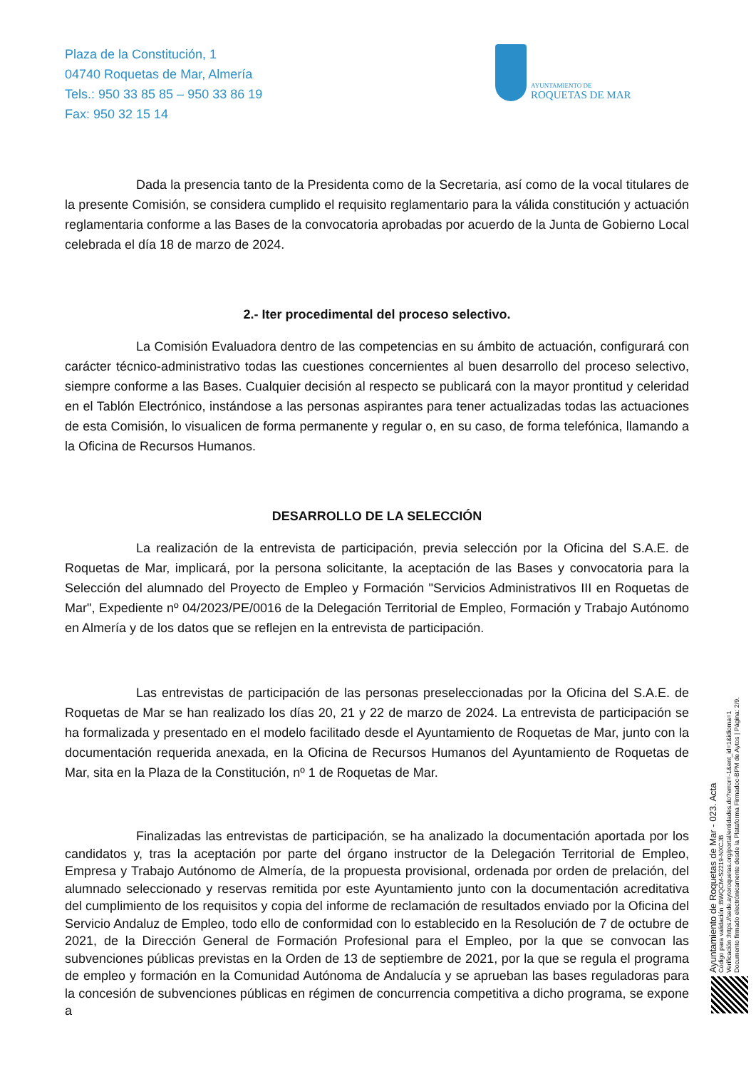Plaza de la Constitución, 1
04740 Roquetas de Mar, Almería
Tels.: 950 33 85 85 – 950 33 86 19
Fax: 950 32 15 14
AYUNTAMIENTO DE
ROQUETAS DE MAR
Dada la presencia tanto de la Presidenta como de la Secretaria, así como de la vocal titulares de la presente Comisión, se considera cumplido el requisito reglamentario para la válida constitución y actuación reglamentaria conforme a las Bases de la convocatoria aprobadas por acuerdo de la Junta de Gobierno Local celebrada el día 18 de marzo de 2024.
2.- Iter procedimental del proceso selectivo.
La Comisión Evaluadora dentro de las competencias en su ámbito de actuación, configurará con carácter técnico-administrativo todas las cuestiones concernientes al buen desarrollo del proceso selectivo, siempre conforme a las Bases. Cualquier decisión al respecto se publicará con la mayor prontitud y celeridad en el Tablón Electrónico, instándose a las personas aspirantes para tener actualizadas todas las actuaciones de esta Comisión, lo visualicen de forma permanente y regular o, en su caso, de forma telefónica, llamando a la Oficina de Recursos Humanos.
DESARROLLO DE LA SELECCIÓN
La realización de la entrevista de participación, previa selección por la Oficina del S.A.E. de Roquetas de Mar, implicará, por la persona solicitante, la aceptación de las Bases y convocatoria para la Selección del alumnado del Proyecto de Empleo y Formación "Servicios Administrativos III en Roquetas de Mar", Expediente nº 04/2023/PE/0016 de la Delegación Territorial de Empleo, Formación y Trabajo Autónomo en Almería y de los datos que se reflejen en la entrevista de participación.
Las entrevistas de participación de las personas preseleccionadas por la Oficina del S.A.E. de Roquetas de Mar se han realizado los días 20, 21 y 22 de marzo de 2024. La entrevista de participación se ha formalizada y presentado en el modelo facilitado desde el Ayuntamiento de Roquetas de Mar, junto con la documentación requerida anexada, en la Oficina de Recursos Humanos del Ayuntamiento de Roquetas de Mar, sita en la Plaza de la Constitución, nº 1 de Roquetas de Mar.
Finalizadas las entrevistas de participación, se ha analizado la documentación aportada por los candidatos y, tras la aceptación por parte del órgano instructor de la Delegación Territorial de Empleo, Empresa y Trabajo Autónomo de Almería, de la propuesta provisional, ordenada por orden de prelación, del alumnado seleccionado y reservas remitida por este Ayuntamiento junto con la documentación acreditativa del cumplimiento de los requisitos y copia del informe de reclamación de resultados enviado por la Oficina del Servicio Andaluz de Empleo, todo ello de conformidad con lo establecido en la Resolución de 7 de octubre de 2021, de la Dirección General de Formación Profesional para el Empleo, por la que se convocan las subvenciones públicas previstas en la Orden de 13 de septiembre de 2021, por la que se regula el programa de empleo y formación en la Comunidad Autónoma de Andalucía y se aprueban las bases reguladoras para la concesión de subvenciones públicas en régimen de concurrencia competitiva a dicho programa, se expone a
Ayuntamiento de Roquetas de Mar - 023. Acta
Código para validación :BWQCM-S2219-NXCJB
Verificación :https://sede.aytoroquetas.org/portal/entidades.do?error=-1&ent_id=1&idioma=1
Documento firmado electrónicamente desde la Plataforma Firmadoc-BPM de Aytos | Página: 2/9.